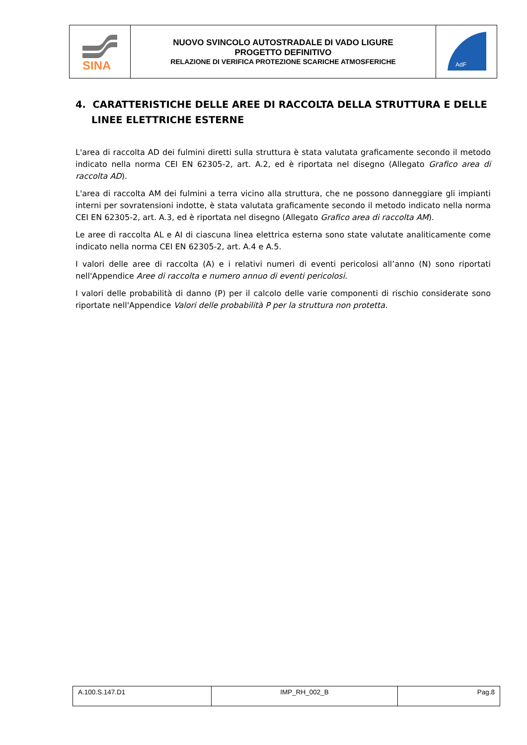| SINA | NUOVO SVINCOLO AUTOSTRADALE DI VADO LIGURE PROGETTO DEFINITIVO RELAZIONE DI VERIFICA PROTEZIONE SCARICHE ATMOSFERICHE | AdF |
4. CARATTERISTICHE DELLE AREE DI RACCOLTA DELLA STRUTTURA E DELLE LINEE ELETTRICHE ESTERNE
L'area di raccolta AD dei fulmini diretti sulla struttura è stata valutata graficamente secondo il metodo indicato nella norma CEI EN 62305-2, art. A.2, ed è riportata nel disegno (Allegato Grafico area di raccolta AD).
L'area di raccolta AM dei fulmini a terra vicino alla struttura, che ne possono danneggiare gli impianti interni per sovratensioni indotte, è stata valutata graficamente secondo il metodo indicato nella norma CEI EN 62305-2, art. A.3, ed è riportata nel disegno (Allegato Grafico area di raccolta AM).
Le aree di raccolta AL e AI di ciascuna linea elettrica esterna sono state valutate analiticamente come indicato nella norma CEI EN 62305-2, art. A.4 e A.5.
I valori delle aree di raccolta (A) e i relativi numeri di eventi pericolosi all’anno (N) sono riportati nell'Appendice Aree di raccolta e numero annuo di eventi pericolosi.
I valori delle probabilità di danno (P) per il calcolo delle varie componenti di rischio considerate sono riportate nell'Appendice Valori delle probabilità P per la struttura non protetta.
| A.100.S.147.D1 | IMP_RH_002_B | Pag.8 |